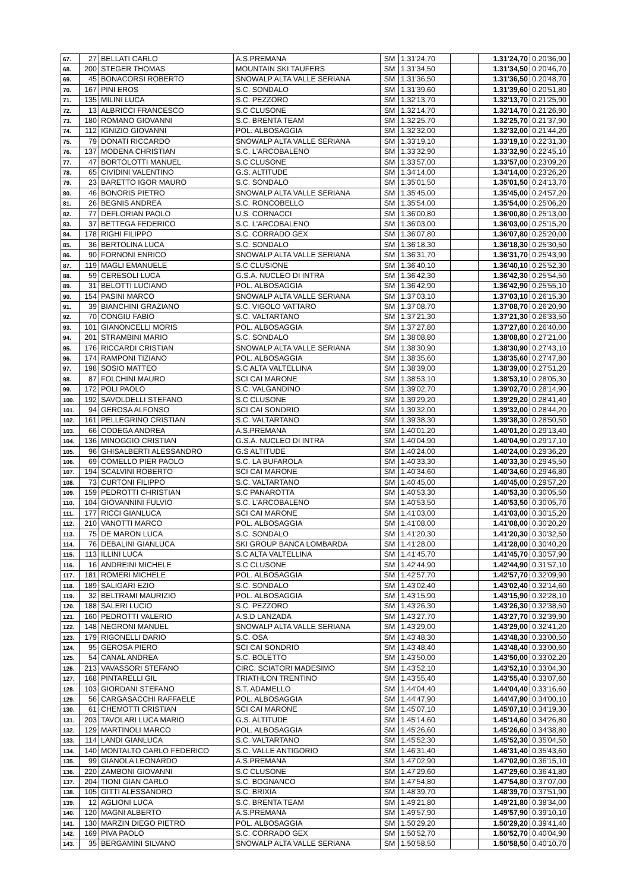| 67. | 27 | BELLATI CARLO | A.S.PREMANA | SM | 1.31'24,70 | | 1.31'24,70 | 0.20'36,90 |
| 68. | 200 | STEGER THOMAS | MOUNTAIN SKI TAUFERS | SM | 1.31'34,50 | | 1.31'34,50 | 0.20'46,70 |
| 69. | 45 | BONACORSI ROBERTO | SNOWALP ALTA VALLE SERIANA | SM | 1.31'36,50 | | 1.31'36,50 | 0.20'48,70 |
| 70. | 167 | PINI EROS | S.C. SONDALO | SM | 1.31'39,60 | | 1.31'39,60 | 0.20'51,80 |
| 71. | 135 | MILINI LUCA | S.C. PEZZORO | SM | 1.32'13,70 | | 1.32'13,70 | 0.21'25,90 |
| 72. | 13 | ALBRICCI FRANCESCO | S.C CLUSONE | SM | 1.32'14,70 | | 1.32'14,70 | 0.21'26,90 |
| 73. | 180 | ROMANO GIOVANNI | S.C. BRENTA TEAM | SM | 1.32'25,70 | | 1.32'25,70 | 0.21'37,90 |
| 74. | 112 | IGNIZIO GIOVANNI | POL. ALBOSAGGIA | SM | 1.32'32,00 | | 1.32'32,00 | 0.21'44,20 |
| 75. | 79 | DONATI RICCARDO | SNOWALP ALTA VALLE SERIANA | SM | 1.33'19,10 | | 1.33'19,10 | 0.22'31,30 |
| 76. | 137 | MODENA CHRISTIAN | S.C. L'ARCOBALENO | SM | 1.33'32,90 | | 1.33'32,90 | 0.22'45,10 |
| 77. | 47 | BORTOLOTTI MANUEL | S.C CLUSONE | SM | 1.33'57,00 | | 1.33'57,00 | 0.23'09,20 |
| 78. | 65 | CIVIDINI VALENTINO | G.S. ALTITUDE | SM | 1.34'14,00 | | 1.34'14,00 | 0.23'26,20 |
| 79. | 23 | BARETTO IGOR MAURO | S.C. SONDALO | SM | 1.35'01,50 | | 1.35'01,50 | 0.24'13,70 |
| 80. | 46 | BONORIS PIETRO | SNOWALP ALTA VALLE SERIANA | SM | 1.35'45,00 | | 1.35'45,00 | 0.24'57,20 |
| 81. | 26 | BEGNIS ANDREA | S.C. RONCOBELLO | SM | 1.35'54,00 | | 1.35'54,00 | 0.25'06,20 |
| 82. | 77 | DEFLORIAN PAOLO | U.S. CORNACCI | SM | 1.36'00,80 | | 1.36'00,80 | 0.25'13,00 |
| 83. | 37 | BETTEGA FEDERICO | S.C. L'ARCOBALENO | SM | 1.36'03,00 | | 1.36'03,00 | 0.25'15,20 |
| 84. | 178 | RIGHI FILIPPO | S.C. CORRADO GEX | SM | 1.36'07,80 | | 1.36'07,80 | 0.25'20,00 |
| 85. | 36 | BERTOLINA LUCA | S.C. SONDALO | SM | 1.36'18,30 | | 1.36'18,30 | 0.25'30,50 |
| 86. | 90 | FORNONI ENRICO | SNOWALP ALTA VALLE SERIANA | SM | 1.36'31,70 | | 1.36'31,70 | 0.25'43,90 |
| 87. | 119 | MAGLI EMANUELE | S.C CLUSIONE | SM | 1.36'40,10 | | 1.36'40,10 | 0.25'52,30 |
| 88. | 59 | CERESOLI LUCA | G.S.A. NUCLEO DI INTRA | SM | 1.36'42,30 | | 1.36'42,30 | 0.25'54,50 |
| 89. | 31 | BELOTTI LUCIANO | POL. ALBOSAGGIA | SM | 1.36'42,90 | | 1.36'42,90 | 0.25'55,10 |
| 90. | 154 | PASINI MARCO | SNOWALP ALTA VALLE SERIANA | SM | 1.37'03,10 | | 1.37'03,10 | 0.26'15,30 |
| 91. | 39 | BIANCHINI GRAZIANO | S.C. VIGOLO VATTARO | SM | 1.37'08,70 | | 1.37'08,70 | 0.26'20,90 |
| 92. | 70 | CONGIU FABIO | S.C. VALTARTANO | SM | 1.37'21,30 | | 1.37'21,30 | 0.26'33,50 |
| 93. | 101 | GIANONCELLI MORIS | POL. ALBOSAGGIA | SM | 1.37'27,80 | | 1.37'27,80 | 0.26'40,00 |
| 94. | 201 | STRAMBINI MARIO | S.C. SONDALO | SM | 1.38'08,80 | | 1.38'08,80 | 0.27'21,00 |
| 95. | 176 | RICCARDI CRISTIAN | SNOWALP ALTA VALLE SERIANA | SM | 1.38'30,90 | | 1.38'30,90 | 0.27'43,10 |
| 96. | 174 | RAMPONI TIZIANO | POL. ALBOSAGGIA | SM | 1.38'35,60 | | 1.38'35,60 | 0.27'47,80 |
| 97. | 198 | SOSIO MATTEO | S.C ALTA VALTELLINA | SM | 1.38'39,00 | | 1.38'39,00 | 0.27'51,20 |
| 98. | 87 | FOLCHINI MAURO | SCI CAI MARONE | SM | 1.38'53,10 | | 1.38'53,10 | 0.28'05,30 |
| 99. | 172 | POLI PAOLO | S.C. VALGANDINO | SM | 1.39'02,70 | | 1.39'02,70 | 0.28'14,90 |
| 100. | 192 | SAVOLDELLI STEFANO | S.C CLUSONE | SM | 1.39'29,20 | | 1.39'29,20 | 0.28'41,40 |
| 101. | 94 | GEROSA ALFONSO | SCI CAI SONDRIO | SM | 1.39'32,00 | | 1.39'32,00 | 0.28'44,20 |
| 102. | 161 | PELLEGRINO CRISTIAN | S.C. VALTARTANO | SM | 1.39'38,30 | | 1.39'38,30 | 0.28'50,50 |
| 103. | 66 | CODEGA ANDREA | A.S.PREMANA | SM | 1.40'01,20 | | 1.40'01,20 | 0.29'13,40 |
| 104. | 136 | MINOGGIO CRISTIAN | G.S.A. NUCLEO DI INTRA | SM | 1.40'04,90 | | 1.40'04,90 | 0.29'17,10 |
| 105. | 96 | GHISALBERTI ALESSANDRO | G.S ALTITUDE | SM | 1.40'24,00 | | 1.40'24,00 | 0.29'36,20 |
| 106. | 69 | COMELLO PIER PAOLO | S.C. LA BUFAROLA | SM | 1.40'33,30 | | 1.40'33,30 | 0.29'45,50 |
| 107. | 194 | SCALVINI ROBERTO | SCI CAI MARONE | SM | 1.40'34,60 | | 1.40'34,60 | 0.29'46,80 |
| 108. | 73 | CURTONI FILIPPO | S.C. VALTARTANO | SM | 1.40'45,00 | | 1.40'45,00 | 0.29'57,20 |
| 109. | 159 | PEDROTTI CHRISTIAN | S.C PANAROTTA | SM | 1.40'53,30 | | 1.40'53,30 | 0.30'05,50 |
| 110. | 104 | GIOVANNINI FULVIO | S.C. L'ARCOBALENO | SM | 1.40'53,50 | | 1.40'53,50 | 0.30'05,70 |
| 111. | 177 | RICCI GIANLUCA | SCI CAI MARONE | SM | 1.41'03,00 | | 1.41'03,00 | 0.30'15,20 |
| 112. | 210 | VANOTTI MARCO | POL. ALBOSAGGIA | SM | 1.41'08,00 | | 1.41'08,00 | 0.30'20,20 |
| 113. | 75 | DE MARON LUCA | S.C. SONDALO | SM | 1.41'20,30 | | 1.41'20,30 | 0.30'32,50 |
| 114. | 76 | DEBALINI GIANLUCA | SKI GROUP BANCA LOMBARDA | SM | 1.41'28,00 | | 1.41'28,00 | 0.30'40,20 |
| 115. | 113 | ILLINI LUCA | S.C ALTA VALTELLINA | SM | 1.41'45,70 | | 1.41'45,70 | 0.30'57,90 |
| 116. | 16 | ANDREINI MICHELE | S.C CLUSONE | SM | 1.42'44,90 | | 1.42'44,90 | 0.31'57,10 |
| 117. | 181 | ROMERI MICHELE | POL. ALBOSAGGIA | SM | 1.42'57,70 | | 1.42'57,70 | 0.32'09,90 |
| 118. | 189 | SALIGARI EZIO | S.C. SONDALO | SM | 1.43'02,40 | | 1.43'02,40 | 0.32'14,60 |
| 119. | 32 | BELTRAMI MAURIZIO | POL. ALBOSAGGIA | SM | 1.43'15,90 | | 1.43'15,90 | 0.32'28,10 |
| 120. | 188 | SALERI LUCIO | S.C. PEZZORO | SM | 1.43'26,30 | | 1.43'26,30 | 0.32'38,50 |
| 121. | 160 | PEDROTTI VALERIO | A.S.D LANZADA | SM | 1.43'27,70 | | 1.43'27,70 | 0.32'39,90 |
| 122. | 148 | NEGRONI MANUEL | SNOWALP ALTA VALLE SERIANA | SM | 1.43'29,00 | | 1.43'29,00 | 0.32'41,20 |
| 123. | 179 | RIGONELLI DARIO | S.C. OSA | SM | 1.43'48,30 | | 1.43'48,30 | 0.33'00,50 |
| 124. | 95 | GEROSA PIERO | SCI CAI SONDRIO | SM | 1.43'48,40 | | 1.43'48,40 | 0.33'00,60 |
| 125. | 54 | CANAL ANDREA | S.C. BOLETTO | SM | 1.43'50,00 | | 1.43'50,00 | 0.33'02,20 |
| 126. | 213 | VAVASSORI STEFANO | CIRC. SCIATORI MADESIMO | SM | 1.43'52,10 | | 1.43'52,10 | 0.33'04,30 |
| 127. | 168 | PINTARELLI GIL | TRIATHLON TRENTINO | SM | 1.43'55,40 | | 1.43'55,40 | 0.33'07,60 |
| 128. | 103 | GIORDANI STEFANO | S.T. ADAMELLO | SM | 1.44'04,40 | | 1.44'04,40 | 0.33'16,60 |
| 129. | 56 | CARGASACCHI RAFFAELE | POL. ALBOSAGGIA | SM | 1.44'47,90 | | 1.44'47,90 | 0.34'00,10 |
| 130. | 61 | CHEMOTTI CRISTIAN | SCI CAI MARONE | SM | 1.45'07,10 | | 1.45'07,10 | 0.34'19,30 |
| 131. | 203 | TAVOLARI LUCA MARIO | G.S. ALTITUDE | SM | 1.45'14,60 | | 1.45'14,60 | 0.34'26,80 |
| 132. | 129 | MARTINOLI MARCO | POL. ALBOSAGGIA | SM | 1.45'26,60 | | 1.45'26,60 | 0.34'38,80 |
| 133. | 114 | LANDI GIANLUCA | S.C. VALTARTANO | SM | 1.45'52,30 | | 1.45'52,30 | 0.35'04,50 |
| 134. | 140 | MONTALTO CARLO FEDERICO | S.C. VALLE ANTIGORIO | SM | 1.46'31,40 | | 1.46'31,40 | 0.35'43,60 |
| 135. | 99 | GIANOLA LEONARDO | A.S.PREMANA | SM | 1.47'02,90 | | 1.47'02,90 | 0.36'15,10 |
| 136. | 220 | ZAMBONI GIOVANNI | S.C CLUSONE | SM | 1.47'29,60 | | 1.47'29,60 | 0.36'41,80 |
| 137. | 204 | TIONI GIAN CARLO | S.C. BOGNANCO | SM | 1.47'54,80 | | 1.47'54,80 | 0.37'07,00 |
| 138. | 105 | GITTI ALESSANDRO | S.C. BRIXIA | SM | 1.48'39,70 | | 1.48'39,70 | 0.37'51,90 |
| 139. | 12 | AGLIONI LUCA | S.C. BRENTA TEAM | SM | 1.49'21,80 | | 1.49'21,80 | 0.38'34,00 |
| 140. | 120 | MAGNI ALBERTO | A.S.PREMANA | SM | 1.49'57,90 | | 1.49'57,90 | 0.39'10,10 |
| 141. | 130 | MARZIN DIEGO PIETRO | POL. ALBOSAGGIA | SM | 1.50'29,20 | | 1.50'29,20 | 0.39'41,40 |
| 142. | 169 | PIVA PAOLO | S.C. CORRADO GEX | SM | 1.50'52,70 | | 1.50'52,70 | 0.40'04,90 |
| 143. | 35 | BERGAMINI SILVANO | SNOWALP ALTA VALLE SERIANA | SM | 1.50'58,50 | | 1.50'58,50 | 0.40'10,70 |